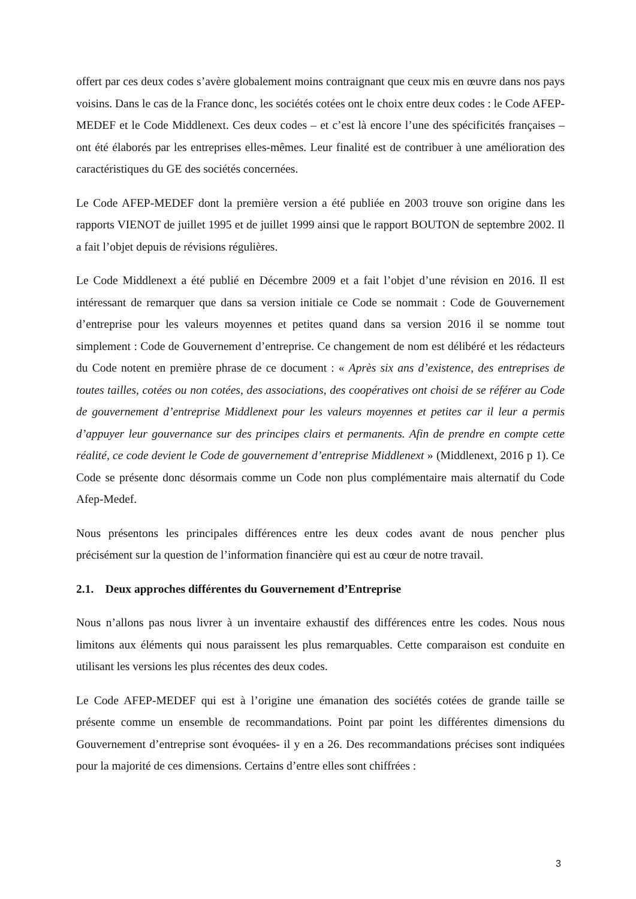offert par ces deux codes s’avère globalement moins contraignant que ceux mis en œuvre dans nos pays voisins. Dans le cas de la France donc, les sociétés cotées ont le choix entre deux codes : le Code AFEP-MEDEF et le Code Middlenext. Ces deux codes – et c’est là encore l’une des spécificités françaises – ont été élaborés par les entreprises elles-mêmes. Leur finalité est de contribuer à une amélioration des caractéristiques du GE des sociétés concernées.
Le Code AFEP-MEDEF dont la première version a été publiée en 2003 trouve son origine dans les rapports VIENOT de juillet 1995 et de juillet 1999 ainsi que le rapport BOUTON de septembre 2002. Il a fait l’objet depuis de révisions régulières.
Le Code Middlenext a été publié en Décembre 2009 et a fait l’objet d’une révision en 2016. Il est intéressant de remarquer que dans sa version initiale ce Code se nommait : Code de Gouvernement d’entreprise pour les valeurs moyennes et petites quand dans sa version 2016 il se nomme tout simplement : Code de Gouvernement d’entreprise. Ce changement de nom est délibéré et les rédacteurs du Code notent en première phrase de ce document : « Après six ans d’existence, des entreprises de toutes tailles, cotées ou non cotées, des associations, des coopératives ont choisi de se référer au Code de gouvernement d’entreprise Middlenext pour les valeurs moyennes et petites car il leur a permis d’appuyer leur gouvernance sur des principes clairs et permanents. Afin de prendre en compte cette réalité, ce code devient le Code de gouvernement d’entreprise Middlenext » (Middlenext, 2016 p 1). Ce Code se présente donc désormais comme un Code non plus complémentaire mais alternatif du Code Afep-Medef.
Nous présentons les principales différences entre les deux codes avant de nous pencher plus précisément sur la question de l’information financière qui est au cœur de notre travail.
2.1. Deux approches différentes du Gouvernement d’Entreprise
Nous n’allons pas nous livrer à un inventaire exhaustif des différences entre les codes. Nous nous limitons aux éléments qui nous paraissent les plus remarquables. Cette comparaison est conduite en utilisant les versions les plus récentes des deux codes.
Le Code AFEP-MEDEF qui est à l’origine une émanation des sociétés cotées de grande taille se présente comme un ensemble de recommandations. Point par point les différentes dimensions du Gouvernement d’entreprise sont évoquées- il y en a 26. Des recommandations précises sont indiquées pour la majorité de ces dimensions. Certains d’entre elles sont chiffrées :
3